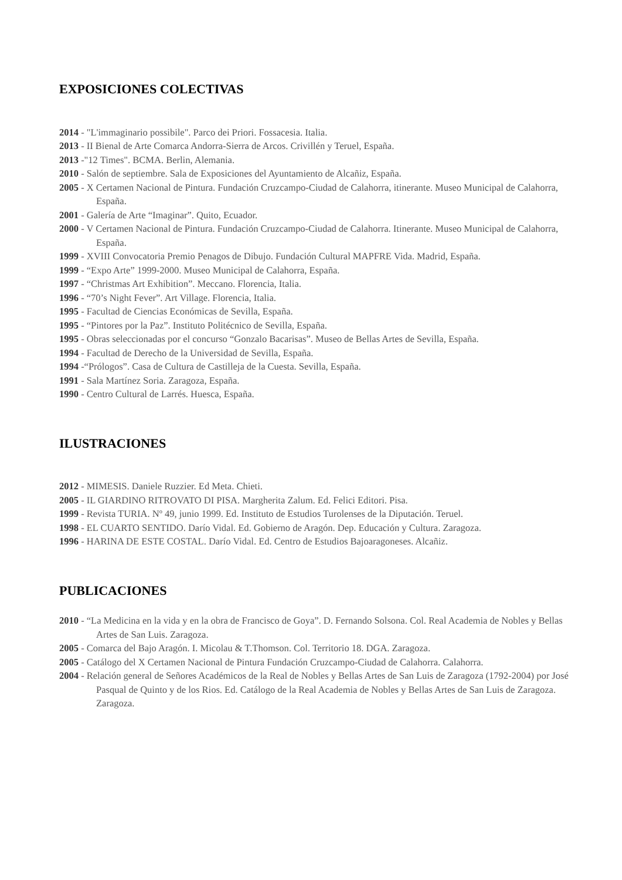EXPOSICIONES COLECTIVAS
2014 - "L'immaginario possibile". Parco dei Priori. Fossacesia. Italia.
2013 - II Bienal de Arte Comarca Andorra-Sierra de Arcos. Crivillén y Teruel, España.
2013 -"12 Times". BCMA. Berlin, Alemania.
2010 - Salón de septiembre. Sala de Exposiciones del Ayuntamiento de Alcañiz, España.
2005 - X Certamen Nacional de Pintura. Fundación Cruzcampo-Ciudad de Calahorra, itinerante. Museo Municipal de Calahorra, España.
2001 - Galería de Arte “Imaginar”. Quito, Ecuador.
2000 - V Certamen Nacional de Pintura. Fundación Cruzcampo-Ciudad de Calahorra. Itinerante. Museo Municipal de Calahorra, España.
1999 - XVIII Convocatoria Premio Penagos de Dibujo. Fundación Cultural MAPFRE Vida. Madrid, España.
1999 - “Expo Arte” 1999-2000. Museo Municipal de Calahorra, España.
1997 - “Christmas Art Exhibition”. Meccano. Florencia, Italia.
1996 - “70’s Night Fever”. Art Village. Florencia, Italia.
1995 - Facultad de Ciencias Económicas de Sevilla, España.
1995 - “Pintores por la Paz”. Instituto Politécnico de Sevilla, España.
1995 - Obras seleccionadas por el concurso “Gonzalo Bacarisas”. Museo de Bellas Artes de Sevilla, España.
1994 - Facultad de Derecho de la Universidad de Sevilla, España.
1994 -“Prólogos”. Casa de Cultura de Castilleja de la Cuesta. Sevilla, España.
1991 - Sala Martínez Soria. Zaragoza, España.
1990 - Centro Cultural de Larrés. Huesca, España.
ILUSTRACIONES
2012 - MIMESIS. Daniele Ruzzier. Ed Meta. Chieti.
2005 - IL GIARDINO RITROVATO DI PISA. Margherita Zalum. Ed. Felici Editori. Pisa.
1999 - Revista TURIA. Nº 49, junio 1999. Ed. Instituto de Estudios Turolenses de la Diputación. Teruel.
1998 - EL CUARTO SENTIDO. Darío Vidal. Ed. Gobierno de Aragón. Dep. Educación y Cultura. Zaragoza.
1996 - HARINA DE ESTE COSTAL. Darío Vidal. Ed. Centro de Estudios Bajoaragoneses. Alcañiz.
PUBLICACIONES
2010 - “La Medicina en la vida y en la obra de Francisco de Goya”. D. Fernando Solsona. Col. Real Academia de Nobles y Bellas Artes de San Luis. Zaragoza.
2005 - Comarca del Bajo Aragón. I. Micolau & T.Thomson. Col. Territorio 18. DGA. Zaragoza.
2005 - Catálogo del X Certamen Nacional de Pintura Fundación Cruzcampo-Ciudad de Calahorra. Calahorra.
2004 - Relación general de Señores Académicos de la Real de Nobles y Bellas Artes de San Luis de Zaragoza (1792-2004) por José Pasqual de Quinto y de los Rios. Ed. Catálogo de la Real Academia de Nobles y Bellas Artes de San Luis de Zaragoza. Zaragoza.